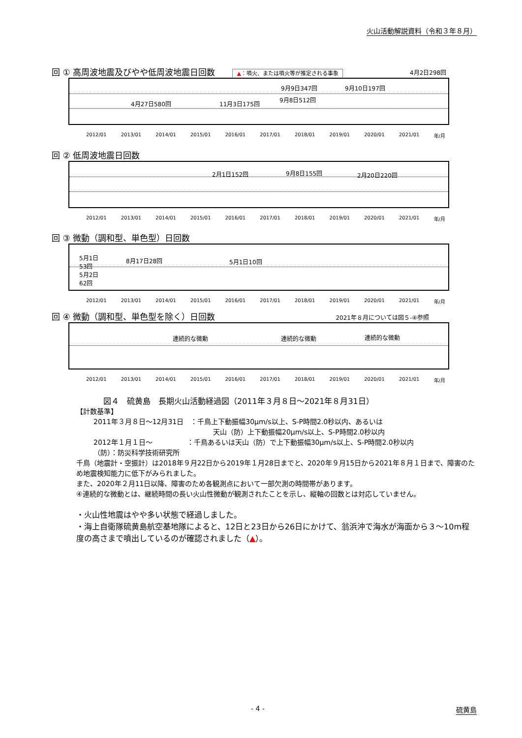火山活動解説資料（令和３年８月）
回 ① 高周波地震及びやや低周波地震日回数 ▲：噴火、または噴火等が推定される事象
4月27日580回 11月3日175回
9月9日347回
9月8日512回
9月10日197回
4月2日298回
2012/01 2013/01 2014/01 2015/01 2016/01 2017/01 2018/01 2019/01 2020/01 2021/01 年/月
回 ② 低周波地震日回数
2月1日152回 9月8日155回 2月20日220回
2012/01 2013/01 2014/01 2015/01 2016/01 2017/01 2018/01 2019/01 2020/01 2021/01 年/月
回 ③ 微動（調和型、単色型）日回数
5月1日
53回
5月2日
62回
8月17日28回 5月1日10回
2012/01 2013/01 2014/01 2015/01 2016/01 2017/01 2018/01 2019/01 2020/01 2021/01 年/月
回 ④ 微動（調和型、単色型を除く）日回数 2021年８月については図５-④参照
連続的な微動 連続的な微動 連続的な微動
2012/01 2013/01 2014/01 2015/01 2016/01 2017/01 2018/01 2019/01 2020/01 2021/01 年/月
図４　硫黄島　長期火山活動経過図（2011年３月８日～2021年８月31日）
【計数基準】
2011年３月８日～12月31日　：千鳥上下動振幅30μm/s以上、S-P時間2.0秒以内、あるいは
天山（防）上下動振幅20μm/s以上、S-P時間2.0秒以内
2012年１月１日～　　　　　：千鳥あるいは天山（防）で上下動振幅30μm/s以上、S-P時間2.0秒以内
（防）：防災科学技術研究所
千鳥（地震計・空振計）は2018年９月22日から2019年１月28日までと、2020年９月15日から2021年８月１日まで、障害のため地震検知能力に低下がみられました。
また、2020年２月11日以降、障害のため各観測点において一部欠測の時間帯があります。
④連続的な微動とは、継続時間の長い火山性微動が観測されたことを示し、縦軸の回数とは対応していません。
・火山性地震はやや多い状態で経過しました。
・海上自衛隊硫黄島航空基地隊によると、12日と23日から26日にかけて、翁浜沖で海水が海面から３～10m程度の高さまで噴出しているのが確認されました（▲）。
- 4 - 硫黄島